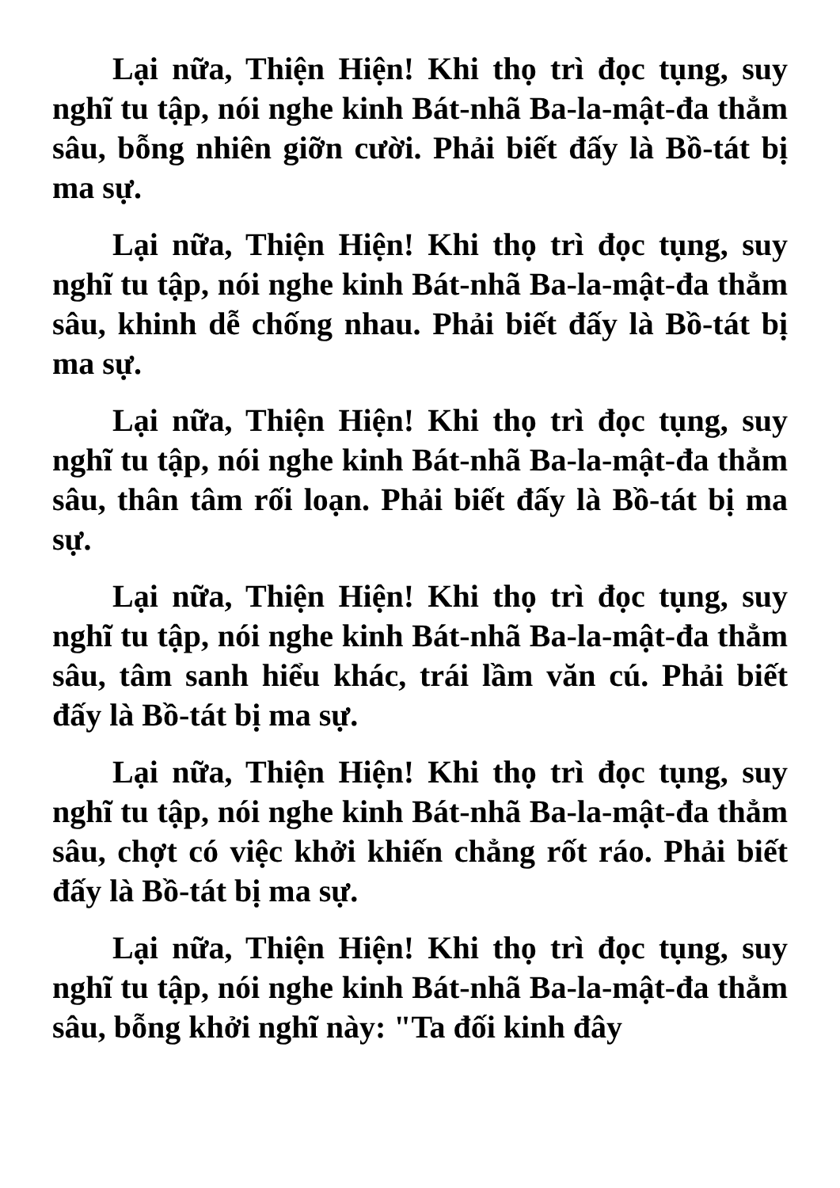Lại nữa, Thiện Hiện! Khi thọ trì đọc tụng, suy nghĩ tu tập, nói nghe kinh Bát-nhã Ba-la-mật-đa thẳm sâu, bỗng nhiên giỡn cười. Phải biết đấy là Bồ-tát bị ma sự.
Lại nữa, Thiện Hiện! Khi thọ trì đọc tụng, suy nghĩ tu tập, nói nghe kinh Bát-nhã Ba-la-mật-đa thẳm sâu, khinh dễ chống nhau. Phải biết đấy là Bồ-tát bị ma sự.
Lại nữa, Thiện Hiện! Khi thọ trì đọc tụng, suy nghĩ tu tập, nói nghe kinh Bát-nhã Ba-la-mật-đa thẳm sâu, thân tâm rối loạn. Phải biết đấy là Bồ-tát bị ma sự.
Lại nữa, Thiện Hiện! Khi thọ trì đọc tụng, suy nghĩ tu tập, nói nghe kinh Bát-nhã Ba-la-mật-đa thẳm sâu, tâm sanh hiểu khác, trái lầm văn cú. Phải biết đấy là Bồ-tát bị ma sự.
Lại nữa, Thiện Hiện! Khi thọ trì đọc tụng, suy nghĩ tu tập, nói nghe kinh Bát-nhã Ba-la-mật-đa thẳm sâu, chợt có việc khởi khiến chẳng rốt ráo. Phải biết đấy là Bồ-tát bị ma sự.
Lại nữa, Thiện Hiện! Khi thọ trì đọc tụng, suy nghĩ tu tập, nói nghe kinh Bát-nhã Ba-la-mật-đa thẳm sâu, bỗng khởi nghĩ này: "Ta đối kinh đây